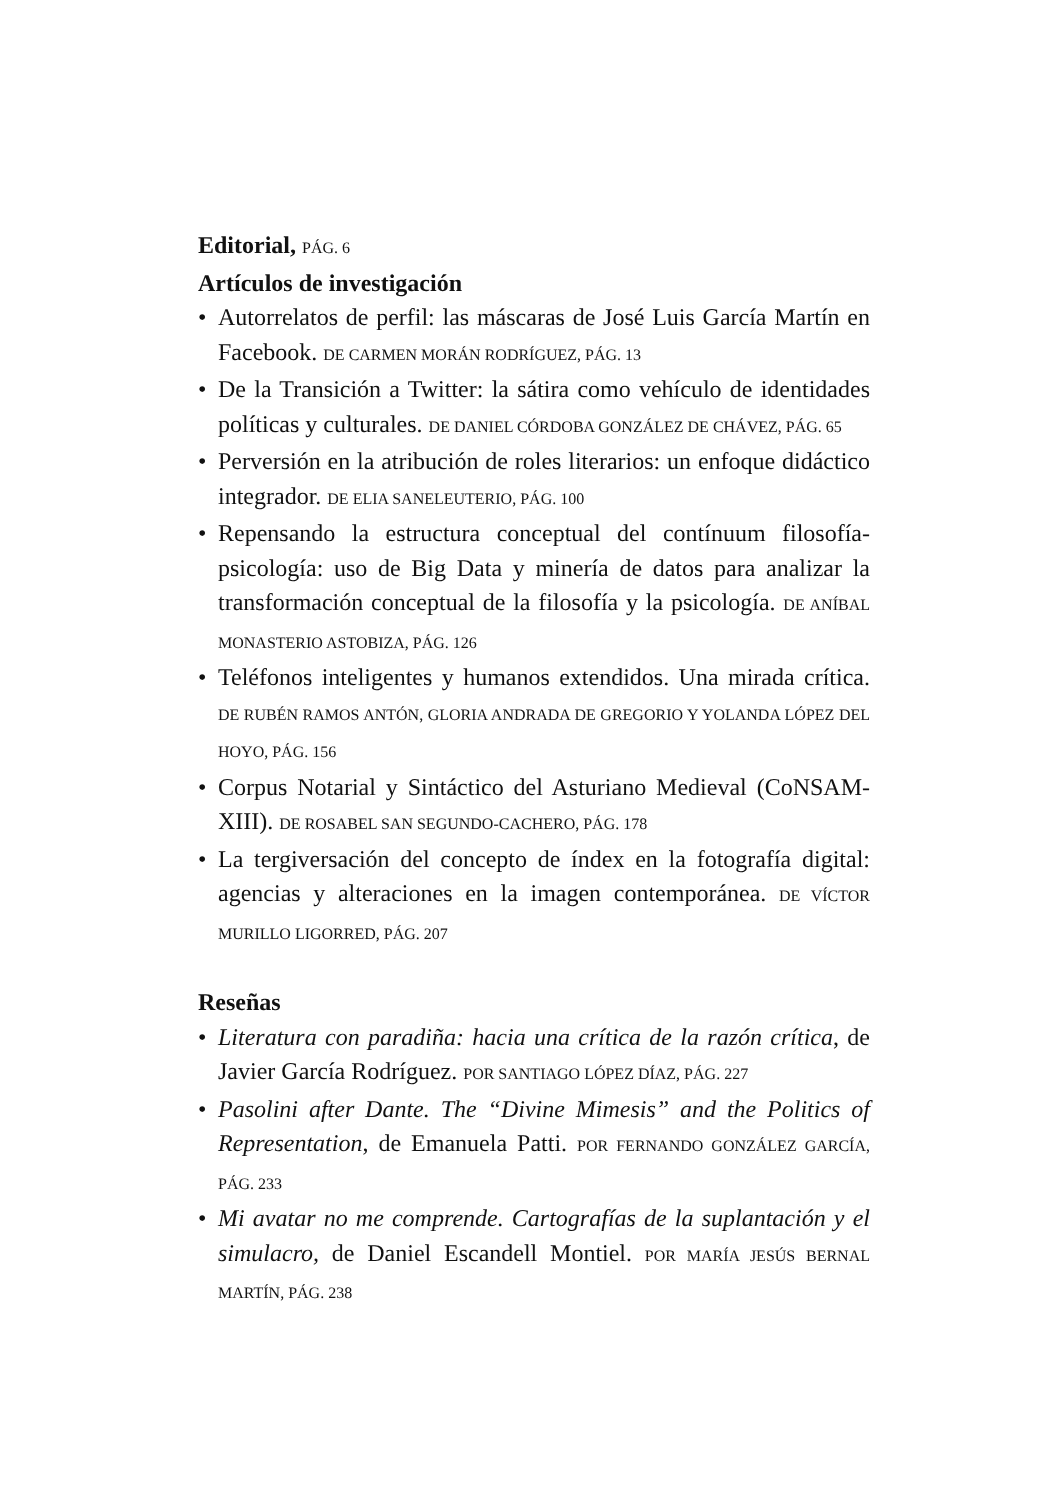Editorial, PÁG. 6
Artículos de investigación
• Autorrelatos de perfil: las máscaras de José Luis García Martín en Facebook. DE CARMEN MORÁN RODRÍGUEZ, PÁG. 13
• De la Transición a Twitter: la sátira como vehículo de identidades políticas y culturales. DE DANIEL CÓRDOBA GONZÁLEZ DE CHÁVEZ, PÁG. 65
• Perversión en la atribución de roles literarios: un enfoque didáctico integrador. DE ELIA SANELEUTERIO, PÁG. 100
• Repensando la estructura conceptual del contínuum filosofía-psicología: uso de Big Data y minería de datos para analizar la transformación conceptual de la filosofía y la psicología. DE ANÍBAL MONASTERIO ASTOBIZA, PÁG. 126
• Teléfonos inteligentes y humanos extendidos. Una mirada crítica. DE RUBÉN RAMOS ANTÓN, GLORIA ANDRADA DE GREGORIO Y YOLANDA LÓPEZ DEL HOYO, PÁG. 156
• Corpus Notarial y Sintáctico del Asturiano Medieval (CoNSAM-XIII). DE ROSABEL SAN SEGUNDO-CACHERO, PÁG. 178
• La tergiversación del concepto de índex en la fotografía digital: agencias y alteraciones en la imagen contemporánea. DE VÍCTOR MURILLO LIGORRED, PÁG. 207
Reseñas
• Literatura con paradiña: hacia una crítica de la razón crítica, de Javier García Rodríguez. POR SANTIAGO LÓPEZ DÍAZ, PÁG. 227
• Pasolini after Dante. The “Divine Mimesis” and the Politics of Representation, de Emanuela Patti. POR FERNANDO GONZÁLEZ GARCÍA, PÁG. 233
• Mi avatar no me comprende. Cartografías de la suplantación y el simulacro, de Daniel Escandell Montiel. POR MARÍA JESÚS BERNAL MARTÍN, PÁG. 238